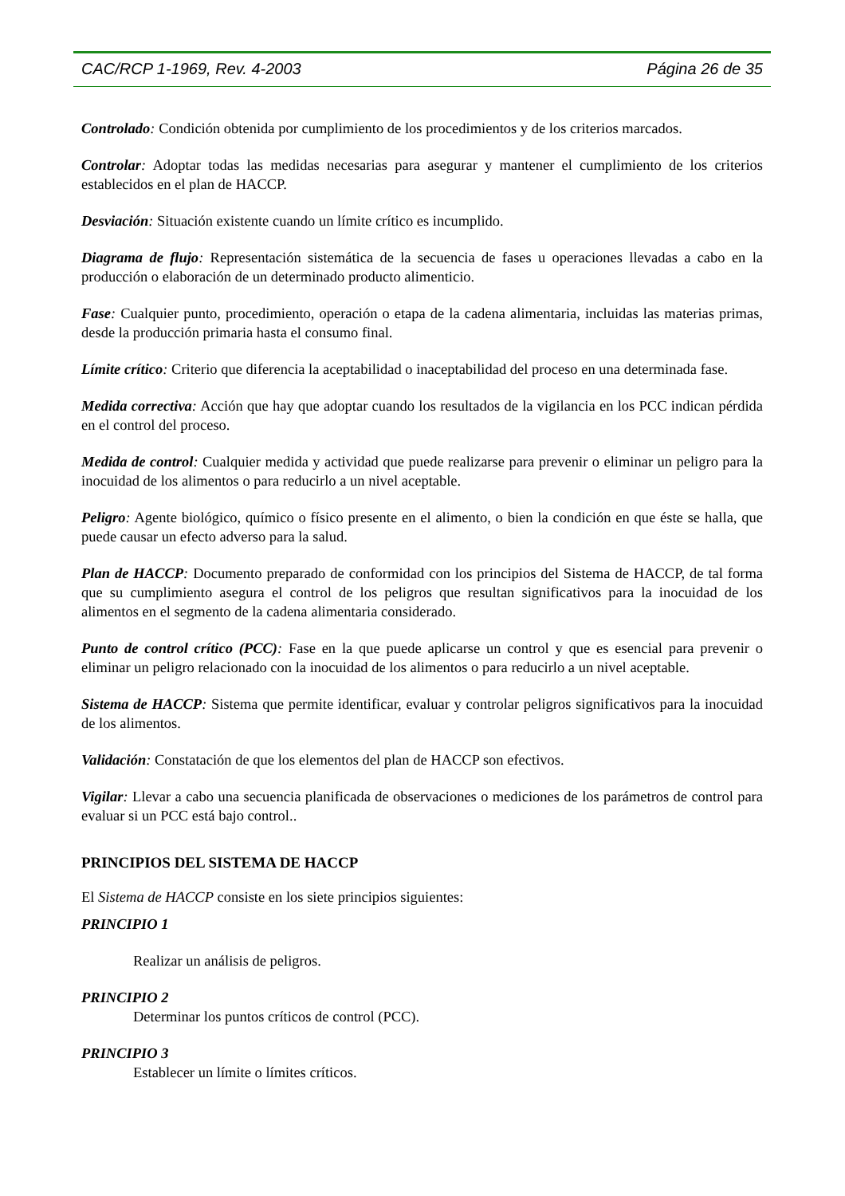CAC/RCP 1-1969, Rev. 4-2003 Página 26 de 35
Controlado: Condición obtenida por cumplimiento de los procedimientos y de los criterios marcados.
Controlar: Adoptar todas las medidas necesarias para asegurar y mantener el cumplimiento de los criterios establecidos en el plan de HACCP.
Desviación: Situación existente cuando un límite crítico es incumplido.
Diagrama de flujo: Representación sistemática de la secuencia de fases u operaciones llevadas a cabo en la producción o elaboración de un determinado producto alimenticio.
Fase: Cualquier punto, procedimiento, operación o etapa de la cadena alimentaria, incluidas las materias primas, desde la producción primaria hasta el consumo final.
Límite crítico: Criterio que diferencia la aceptabilidad o inaceptabilidad del proceso en una determinada fase.
Medida correctiva: Acción que hay que adoptar cuando los resultados de la vigilancia en los PCC indican pérdida en el control del proceso.
Medida de control: Cualquier medida y actividad que puede realizarse para prevenir o eliminar un peligro para la inocuidad de los alimentos o para reducirlo a un nivel aceptable.
Peligro: Agente biológico, químico o físico presente en el alimento, o bien la condición en que éste se halla, que puede causar un efecto adverso para la salud.
Plan de HACCP: Documento preparado de conformidad con los principios del Sistema de HACCP, de tal forma que su cumplimiento asegura el control de los peligros que resultan significativos para la inocuidad de los alimentos en el segmento de la cadena alimentaria considerado.
Punto de control crítico (PCC): Fase en la que puede aplicarse un control y que es esencial para prevenir o eliminar un peligro relacionado con la inocuidad de los alimentos o para reducirlo a un nivel aceptable.
Sistema de HACCP: Sistema que permite identificar, evaluar y controlar peligros significativos para la inocuidad de los alimentos.
Validación: Constatación de que los elementos del plan de HACCP son efectivos.
Vigilar: Llevar a cabo una secuencia planificada de observaciones o mediciones de los parámetros de control para evaluar si un PCC está bajo control..
PRINCIPIOS DEL SISTEMA DE HACCP
El Sistema de HACCP consiste en los siete principios siguientes:
PRINCIPIO 1
Realizar un análisis de peligros.
PRINCIPIO 2
Determinar los puntos críticos de control (PCC).
PRINCIPIO 3
Establecer un límite o límites críticos.